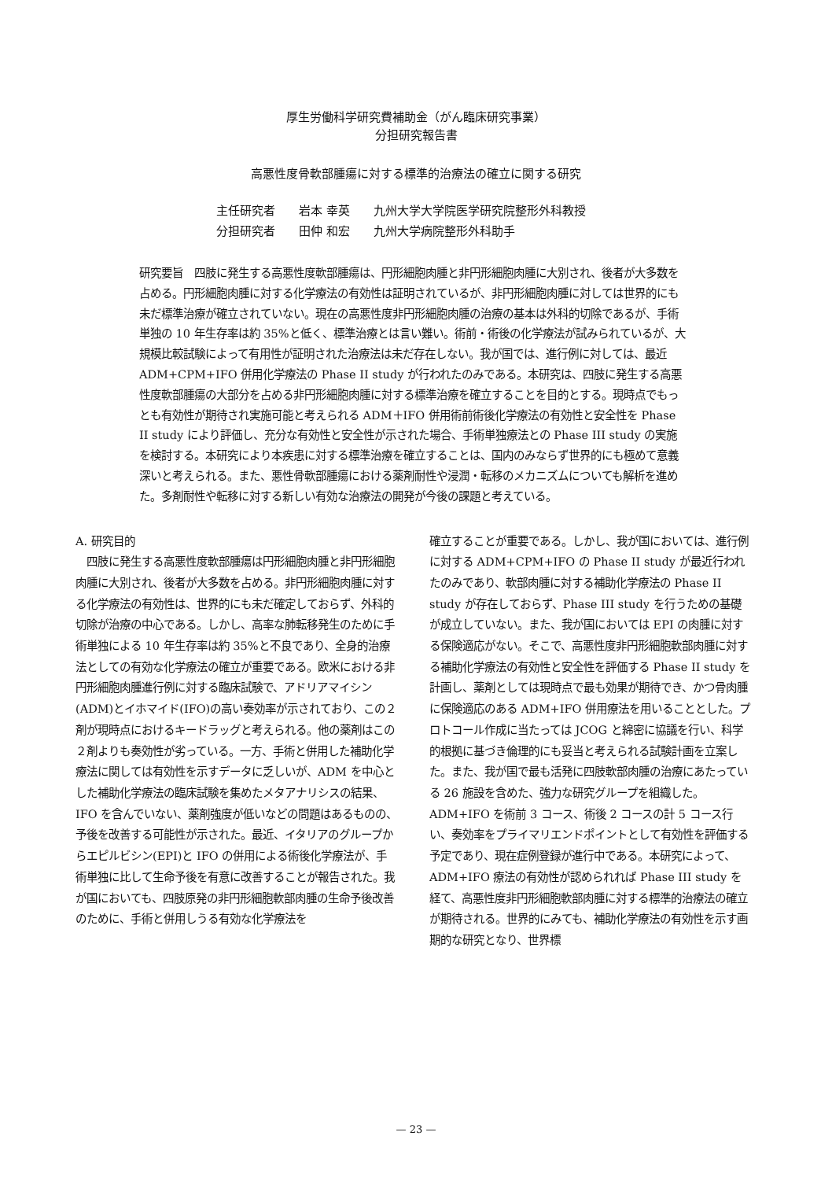厚生労働科学研究費補助金（がん臨床研究事業）
分担研究報告書
高悪性度骨軟部腫瘍に対する標準的治療法の確立に関する研究
主任研究者 岩本 幸英 九州大学大学院医学研究院整形外科教授
分担研究者 田仲 和宏 九州大学病院整形外科助手
研究要旨　四肢に発生する高悪性度軟部腫瘍は、円形細胞肉腫と非円形細胞肉腫に大別され、後者が大多数を占める。円形細胞肉腫に対する化学療法の有効性は証明されているが、非円形細胞肉腫に対しては世界的にも未だ標準治療が確立されていない。現在の高悪性度非円形細胞肉腫の治療の基本は外科的切除であるが、手術単独の 10 年生存率は約 35%と低く、標準治療とは言い難い。術前・術後の化学療法が試みられているが、大規模比較試験によって有用性が証明された治療法は未だ存在しない。我が国では、進行例に対しては、最近 ADM+CPM+IFO 併用化学療法の Phase II study が行われたのみである。本研究は、四肢に発生する高悪性度軟部腫瘍の大部分を占める非円形細胞肉腫に対する標準治療を確立することを目的とする。現時点でもっとも有効性が期待され実施可能と考えられる ADM＋IFO 併用術前術後化学療法の有効性と安全性を Phase II study により評価し、充分な有効性と安全性が示された場合、手術単独療法との Phase III study の実施を検討する。本研究により本疾患に対する標準治療を確立することは、国内のみならず世界的にも極めて意義深いと考えられる。また、悪性骨軟部腫瘍における薬剤耐性や浸潤・転移のメカニズムについても解析を進めた。多剤耐性や転移に対する新しい有効な治療法の開発が今後の課題と考えている。
A. 研究目的
　四肢に発生する高悪性度軟部腫瘍は円形細胞肉腫と非円形細胞肉腫に大別され、後者が大多数を占める。非円形細胞肉腫に対する化学療法の有効性は、世界的にも未だ確定しておらず、外科的切除が治療の中心である。しかし、高率な肺転移発生のために手術単独による 10 年生存率は約 35%と不良であり、全身的治療法としての有効な化学療法の確立が重要である。欧米における非円形細胞肉腫進行例に対する臨床試験で、アドリアマイシン(ADM)とイホマイド(IFO)の高い奏効率が示されており、この２剤が現時点におけるキードラッグと考えられる。他の薬剤はこの２剤よりも奏効性が劣っている。一方、手術と併用した補助化学療法に関しては有効性を示すデータに乏しいが、ADM を中心とした補助化学療法の臨床試験を集めたメタアナリシスの結果、IFO を含んでいない、薬剤強度が低いなどの問題はあるものの、予後を改善する可能性が示された。最近、イタリアのグループからエピルビシン(EPI)と IFO の併用による術後化学療法が、手術単独に比して生命予後を有意に改善することが報告された。我が国においても、四肢原発の非円形細胞軟部肉腫の生命予後改善のために、手術と併用しうる有効な化学療法を
確立することが重要である。しかし、我が国においては、進行例に対する ADM+CPM+IFO の Phase II study が最近行われたのみであり、軟部肉腫に対する補助化学療法の Phase II study が存在しておらず、Phase III study を行うための基礎が成立していない。また、我が国においては EPI の肉腫に対する保険適応がない。そこで、高悪性度非円形細胞軟部肉腫に対する補助化学療法の有効性と安全性を評価する Phase II study を計画し、薬剤としては現時点で最も効果が期待でき、かつ骨肉腫に保険適応のある ADM+IFO 併用療法を用いることとした。プロトコール作成に当たっては JCOG と綿密に協議を行い、科学的根拠に基づき倫理的にも妥当と考えられる試験計画を立案した。また、我が国で最も活発に四肢軟部肉腫の治療にあたっている 26 施設を含めた、強力な研究グループを組織した。ADM+IFO を術前 3 コース、術後 2 コースの計 5 コース行い、奏効率をプライマリエンドポイントとして有効性を評価する予定であり、現在症例登録が進行中である。本研究によって、ADM+IFO 療法の有効性が認められれば Phase III study を経て、高悪性度非円形細胞軟部肉腫に対する標準的治療法の確立が期待される。世界的にみても、補助化学療法の有効性を示す画期的な研究となり、世界標
— 23 —